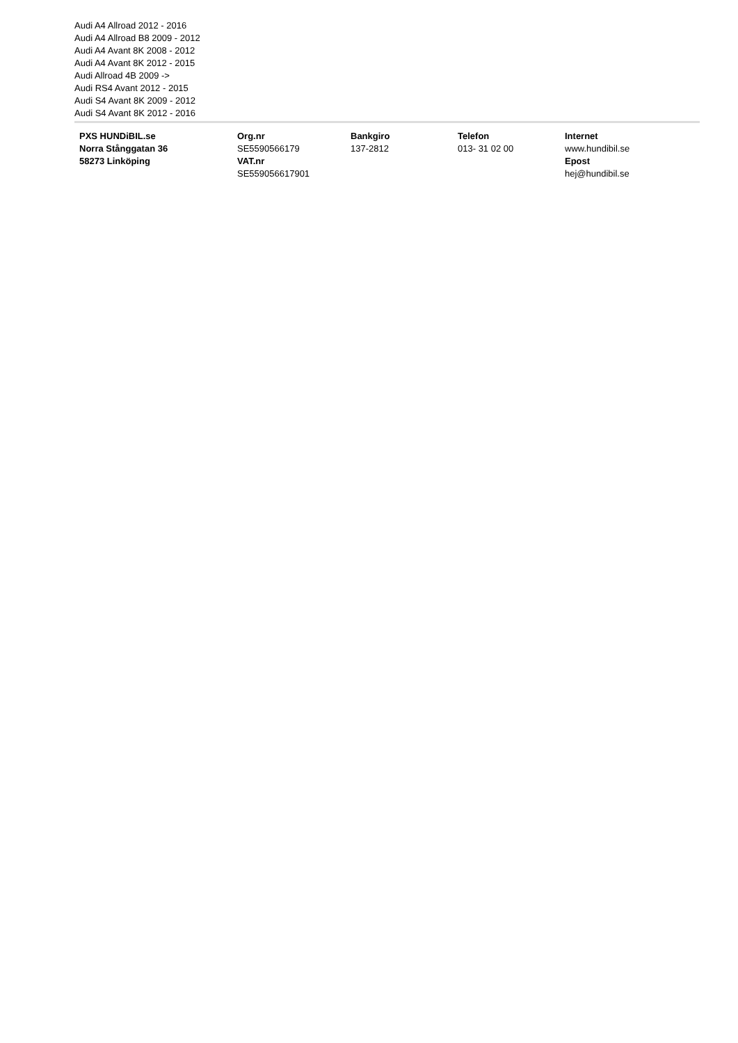Audi A4 Allroad 2012 - 2016
Audi A4 Allroad B8 2009 - 2012
Audi A4 Avant 8K 2008 - 2012
Audi A4 Avant 8K 2012 - 2015
Audi Allroad 4B 2009 ->
Audi RS4 Avant 2012 - 2015
Audi S4 Avant 8K 2009 - 2012
Audi S4 Avant 8K 2012 - 2016
PXS HUNDiBIL.se
Norra Stånggatan 36
58273 Linköping
Org.nr
SE5590566179
VAT.nr
SE559056617901
Bankgiro
137-2812
Telefon
013- 31 02 00
Internet
www.hundibil.se
Epost
hej@hundibil.se